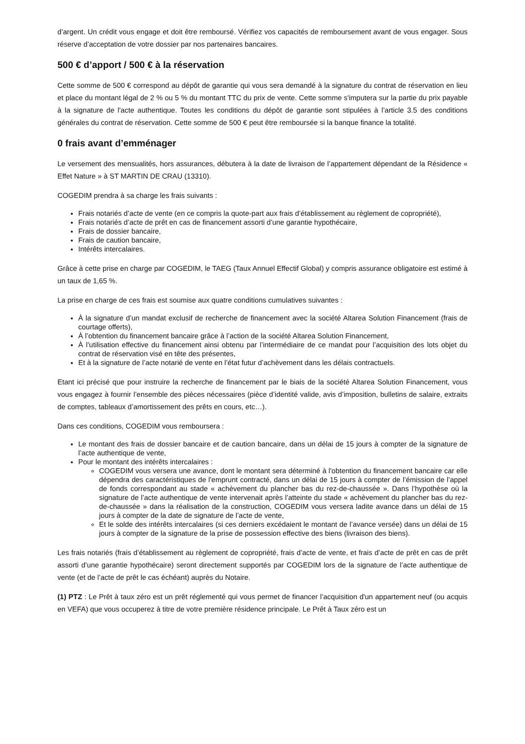d’argent. Un crédit vous engage et doit être remboursé. Vérifiez vos capacités de remboursement avant de vous engager. Sous réserve d’acceptation de votre dossier par nos partenaires bancaires.
500 € d’apport / 500 € à la réservation
Cette somme de 500 € correspond au dépôt de garantie qui vous sera demandé à la signature du contrat de réservation en lieu et place du montant légal de 2 % ou 5 % du montant TTC du prix de vente. Cette somme s'imputera sur la partie du prix payable à la signature de l'acte authentique. Toutes les conditions du dépôt de garantie sont stipulées à l’article 3.5 des conditions générales du contrat de réservation. Cette somme de 500 € peut être remboursée si la banque finance la totalité.
0 frais avant d’emménager
Le versement des mensualités, hors assurances, débutera à la date de livraison de l’appartement dépendant de la Résidence « Effet Nature » à ST MARTIN DE CRAU (13310).
COGEDIM prendra à sa charge les frais suivants :
Frais notariés d’acte de vente (en ce compris la quote-part aux frais d’établissement au règlement de copropriété),
Frais notariés d’acte de prêt en cas de financement assorti d’une garantie hypothécaire,
Frais de dossier bancaire,
Frais de caution bancaire,
Intérêts intercalaires.
Grâce à cette prise en charge par COGEDIM, le TAEG (Taux Annuel Effectif Global) y compris assurance obligatoire est estimé à un taux de 1,65 %.
La prise en charge de ces frais est soumise aux quatre conditions cumulatives suivantes :
À la signature d’un mandat exclusif de recherche de financement avec la société Altarea Solution Financement (frais de courtage offerts),
À l’obtention du financement bancaire grâce à l’action de la société Altarea Solution Financement,
À l’utilisation effective du financement ainsi obtenu par l’intermédiaire de ce mandat pour l’acquisition des lots objet du contrat de réservation visé en tête des présentes,
Et à la signature de l’acte notarié de vente en l’état futur d’achèvement dans les délais contractuels.
Etant ici précisé que pour instruire la recherche de financement par le biais de la société Altarea Solution Financement, vous vous engagez à fournir l’ensemble des pièces nécessaires (pièce d’identité valide, avis d’imposition, bulletins de salaire, extraits de comptes, tableaux d’amortissement des prêts en cours, etc…).
Dans ces conditions, COGEDIM vous remboursera :
Le montant des frais de dossier bancaire et de caution bancaire, dans un délai de 15 jours à compter de la signature de l’acte authentique de vente,
Pour le montant des intérêts intercalaires :
COGEDIM vous versera une avance, dont le montant sera déterminé à l'obtention du financement bancaire car elle dépendra des caractéristiques de l'emprunt contracté, dans un délai de 15 jours à compter de l’émission de l’appel de fonds correspondant au stade « achèvement du plancher bas du rez-de-chaussée ». Dans l’hypothèse où la signature de l’acte authentique de vente intervenait après l’atteinte du stade « achèvement du plancher bas du rez-de-chaussée » dans la réalisation de la construction, COGEDIM vous versera ladite avance dans un délai de 15 jours à compter de la date de signature de l’acte de vente,
Et le solde des intérêts intercalaires (si ces derniers excédaient le montant de l’avance versée) dans un délai de 15 jours à compter de la signature de la prise de possession effective des biens (livraison des biens).
Les frais notariés (frais d’établissement au règlement de copropriété, frais d’acte de vente, et frais d’acte de prêt en cas de prêt assorti d’une garantie hypothécaire) seront directement supportés par COGEDIM lors de la signature de l’acte authentique de vente (et de l’acte de prêt le cas échéant) auprès du Notaire.
(1) PTZ : Le Prêt à taux zéro est un prêt réglementé qui vous permet de financer l’acquisition d'un appartement neuf (ou acquis en VEFA) que vous occuperez à titre de votre première résidence principale. Le Prêt à Taux zéro est un